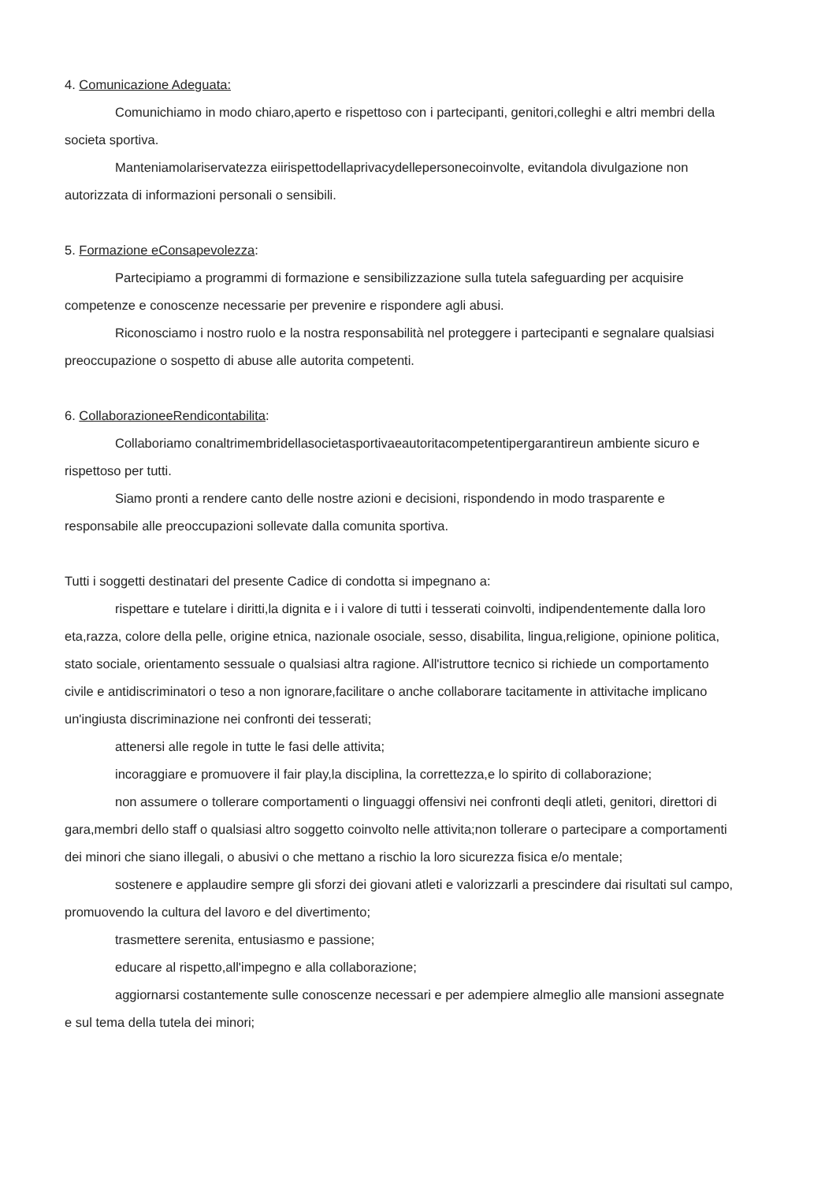4. Comunicazione Adeguata:
Comunichiamo in modo chiaro,aperto e rispettoso con i partecipanti, genitori,colleghi e altri membri della societa sportiva.
Manteniamolariservatezza eiirispettodellaprivacydellepersonecoinvolte, evitandola divulgazione non autorizzata di informazioni personali o sensibili.
5. Formazione eConsapevolezza:
Partecipiamo a programmi di formazione e sensibilizzazione sulla tutela safeguarding per acquisire competenze e conoscenze necessarie per prevenire e rispondere agli abusi.
Riconosciamo i nostro ruolo e la nostra responsabilità nel proteggere i partecipanti e segnalare qualsiasi preoccupazione o sospetto di abuse alle autorita competenti.
6. CollaborazioneeRendicontabilita:
Collaboriamo conaltrimembridellasocietasportivaeautoritacompetentipergarantireun ambiente sicuro e rispettoso per tutti.
Siamo pronti a rendere canto delle nostre azioni e decisioni, rispondendo in modo trasparente e responsabile alle preoccupazioni sollevate dalla comunita sportiva.
Tutti i soggetti destinatari del presente Cadice di condotta si impegnano a:
rispettare e tutelare i diritti,la dignita e i i valore di tutti i tesserati coinvolti, indipendentemente dalla loro eta,razza, colore della pelle, origine etnica, nazionale osociale, sesso, disabilita, lingua,religione, opinione politica, stato sociale, orientamento sessuale o qualsiasi altra ragione. All'istruttore tecnico si richiede un comportamento civile e antidiscriminatori o teso a non ignorare,facilitare o anche collaborare tacitamente in attivitache implicano un'ingiusta discriminazione nei confronti dei tesserati;
attenersi alle regole in tutte le fasi delle attivita;
incoraggiare e promuovere il fair play,la disciplina, la correttezza,e lo spirito di collaborazione;
non assumere o tollerare comportamenti o linguaggi offensivi nei confronti deqli atleti, genitori, direttori di gara,membri dello staff o qualsiasi altro soggetto coinvolto nelle attivita;non tollerare o partecipare a comportamenti dei minori che siano illegali, o abusivi o che mettano a rischio la loro sicurezza fisica e/o mentale;
sostenere e applaudire sempre gli sforzi dei giovani atleti e valorizzarli a prescindere dai risultati sul campo, promuovendo la cultura del lavoro e del divertimento;
trasmettere serenita, entusiasmo e passione;
educare al rispetto,all'impegno e alla collaborazione;
aggiornarsi costantemente sulle conoscenze necessari e per adempiere almeglio alle mansioni assegnate e sul tema della tutela dei minori;